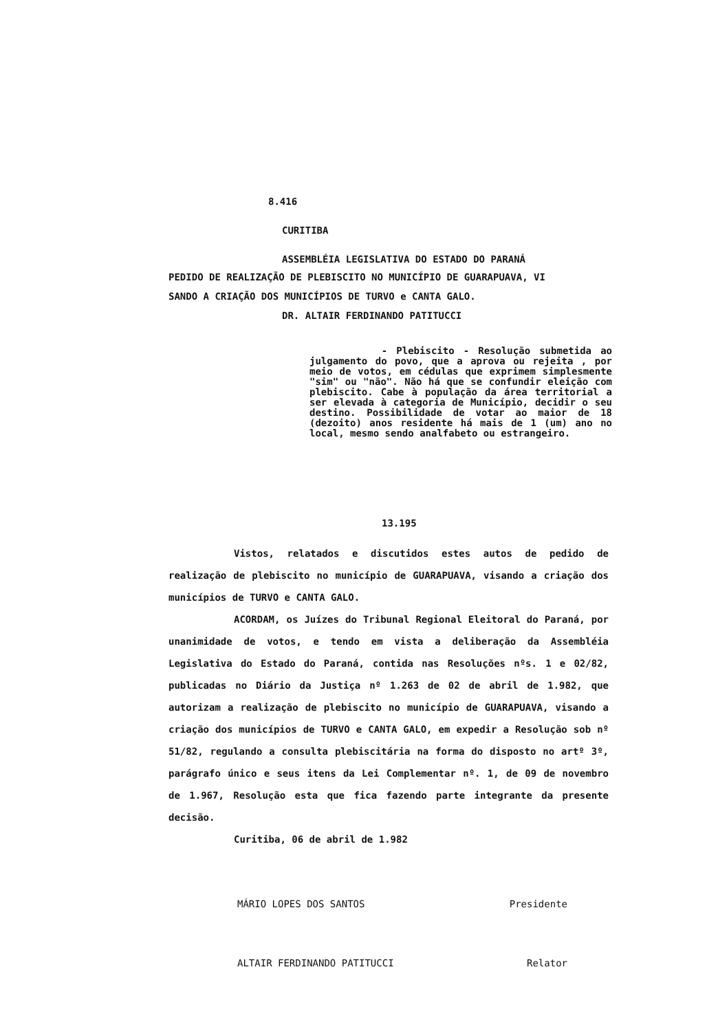8.416
CURITIBA
ASSEMBLÉIA LEGISLATIVA DO ESTADO DO PARANÁ
PEDIDO DE REALIZAÇÃO DE PLEBISCITO NO MUNICÍPIO DE GUARAPUAVA, VI
SANDO A CRIAÇÃO DOS MUNICÍPIOS DE TURVO e CANTA GALO.
DR. ALTAIR FERDINANDO PATITUCCI
- Plebiscito - Resolução submetida ao julgamento do povo, que a aprova ou rejeita , por meio de votos, em cédulas que exprimem simplesmente "sim" ou "não". Não há que se confundir eleição com plebiscito. Cabe à população da área territorial a ser elevada à categoria de Município, decidir o seu destino. Possibilidade de votar ao maior de 18 (dezoito) anos residente há mais de 1 (um) ano no local, mesmo sendo analfabeto ou estrangeiro.
13.195
Vistos, relatados e discutidos estes autos de pedido de realização de plebiscito no município de GUARAPUAVA, visando a criação dos municípios de TURVO e CANTA GALO.
ACORDAM, os Juízes do Tribunal Regional Eleitoral do Paraná, por unanimidade de votos, e tendo em vista a deliberação da Assembléia Legislativa do Estado do Paraná, contida nas Resoluções nºs. 1 e 02/82, publicadas no Diário da Justiça nº 1.263 de 02 de abril de 1.982, que autorizam a realização de plebiscito no município de GUARAPUAVA, visando a criação dos municípios de TURVO e CANTA GALO, em expedir a Resolução sob nº 51/82, regulando a consulta plebiscitária na forma do disposto no artº 3º, parágrafo único e seus itens da Lei Complementar nº. 1, de 09 de novembro de 1.967, Resolução esta que fica fazendo parte integrante da presente decisão.
Curitiba, 06 de abril de 1.982
MÁRIO LOPES DOS SANTOS Presidente
ALTAIR FERDINANDO PATITUCCI Relator